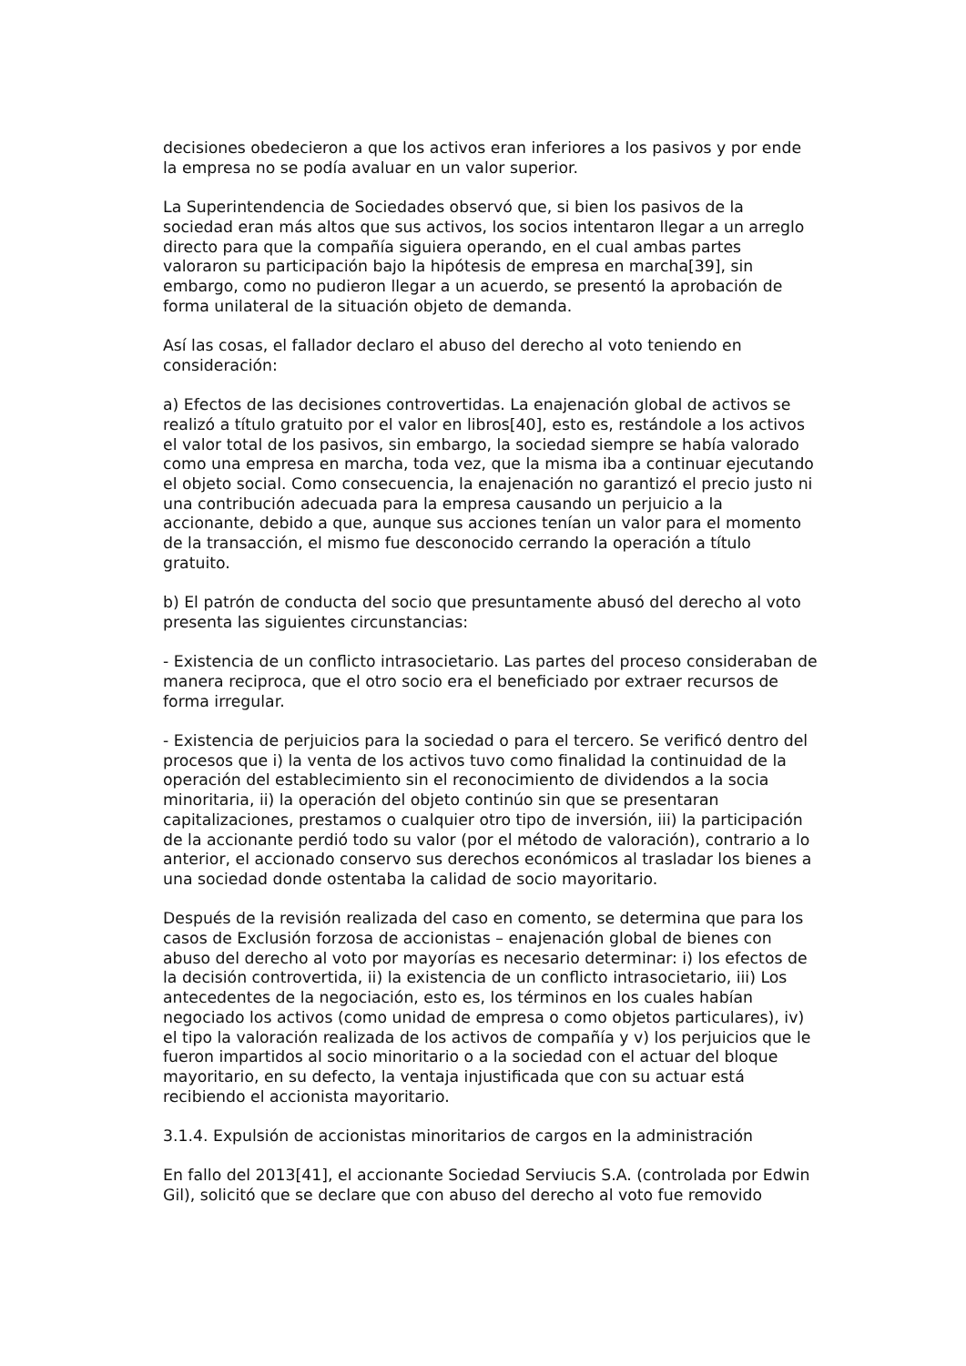decisiones obedecieron a que los activos eran inferiores a los pasivos y por ende la empresa no se podía avaluar en un valor superior.
La Superintendencia de Sociedades observó que, si bien los pasivos de la sociedad eran más altos que sus activos, los socios intentaron llegar a un arreglo directo para que la compañía siguiera operando, en el cual ambas partes valoraron su participación bajo la hipótesis de empresa en marcha[39], sin embargo, como no pudieron llegar a un acuerdo, se presentó la aprobación de forma unilateral de la situación objeto de demanda.
Así las cosas, el fallador declaro el abuso del derecho al voto teniendo en consideración:
a) Efectos de las decisiones controvertidas. La enajenación global de activos se realizó a título gratuito por el valor en libros[40], esto es, restándole a los activos el valor total de los pasivos, sin embargo, la sociedad siempre se había valorado como una empresa en marcha, toda vez, que la misma iba a continuar ejecutando el objeto social. Como consecuencia, la enajenación no garantizó el precio justo ni una contribución adecuada para la empresa causando un perjuicio a la accionante, debido a que, aunque sus acciones tenían un valor para el momento de la transacción, el mismo fue desconocido cerrando la operación a título gratuito.
b) El patrón de conducta del socio que presuntamente abusó del derecho al voto presenta las siguientes circunstancias:
- Existencia de un conflicto intrasocietario. Las partes del proceso consideraban de manera reciproca, que el otro socio era el beneficiado por extraer recursos de forma irregular.
- Existencia de perjuicios para la sociedad o para el tercero. Se verificó dentro del procesos que i) la venta de los activos tuvo como finalidad la continuidad de la operación del establecimiento sin el reconocimiento de dividendos a la socia minoritaria, ii) la operación del objeto continúo sin que se presentaran capitalizaciones, prestamos o cualquier otro tipo de inversión, iii) la participación de la accionante perdió todo su valor (por el método de valoración), contrario a lo anterior, el accionado conservo sus derechos económicos al trasladar los bienes a una sociedad donde ostentaba la calidad de socio mayoritario.
Después de la revisión realizada del caso en comento, se determina que para los casos de Exclusión forzosa de accionistas – enajenación global de bienes con abuso del derecho al voto por mayorías es necesario determinar: i) los efectos de la decisión controvertida, ii) la existencia de un conflicto intrasocietario, iii) Los antecedentes de la negociación, esto es, los términos en los cuales habían negociado los activos (como unidad de empresa o como objetos particulares), iv) el tipo la valoración realizada de los activos de compañía y v) los perjuicios que le fueron impartidos al socio minoritario o a la sociedad con el actuar del bloque mayoritario, en su defecto, la ventaja injustificada que con su actuar está recibiendo el accionista mayoritario.
3.1.4. Expulsión de accionistas minoritarios de cargos en la administración
En fallo del 2013[41], el accionante Sociedad Serviucis S.A. (controlada por Edwin Gil), solicitó que se declare que con abuso del derecho al voto fue removido